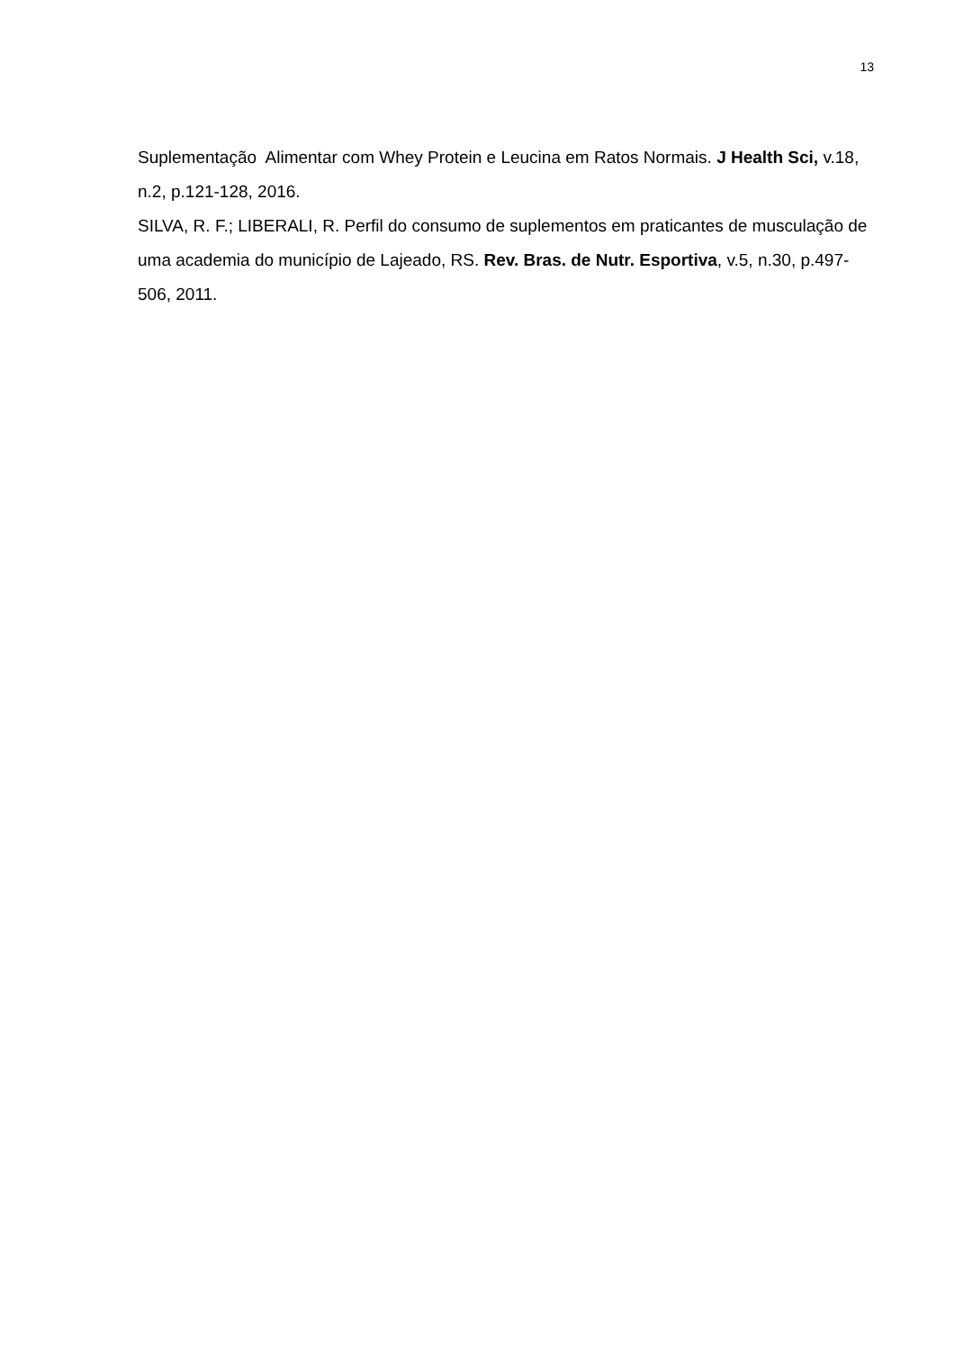13
Suplementação Alimentar com Whey Protein e Leucina em Ratos Normais. J Health Sci, v.18, n.2, p.121-128, 2016.
SILVA, R. F.; LIBERALI, R. Perfil do consumo de suplementos em praticantes de musculação de uma academia do município de Lajeado, RS. Rev. Bras. de Nutr. Esportiva, v.5, n.30, p.497-506, 2011.